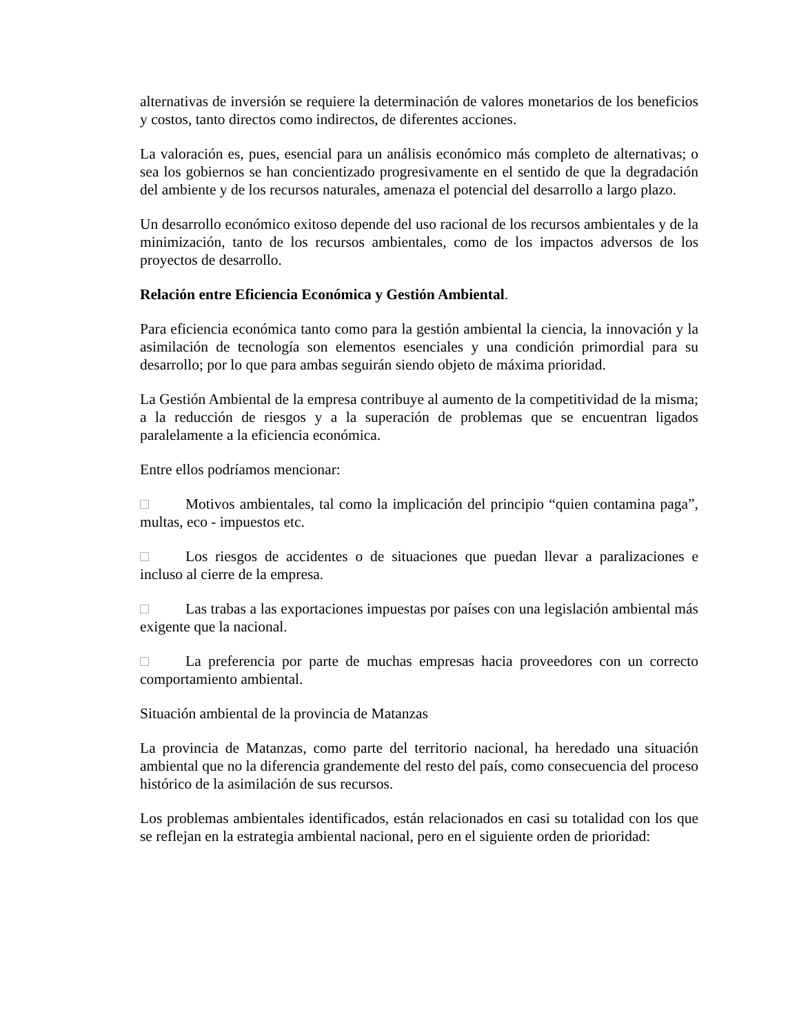alternativas de inversión se requiere la determinación de valores monetarios de los beneficios y costos, tanto directos como indirectos, de diferentes acciones.
La valoración es, pues, esencial para un análisis económico más completo de alternativas; o sea los gobiernos se han concientizado progresivamente en el sentido de que la degradación del ambiente y de los recursos naturales, amenaza el potencial del desarrollo a largo plazo.
Un desarrollo económico exitoso depende del uso racional de los recursos ambientales y de la minimización, tanto de los recursos ambientales, como de los impactos adversos de los proyectos de desarrollo.
Relación entre Eficiencia Económica y Gestión Ambiental.
Para eficiencia económica tanto como para la gestión ambiental la ciencia, la innovación y la asimilación de tecnología son elementos esenciales y una condición primordial para su desarrollo; por lo que para ambas seguirán siendo objeto de máxima prioridad.
La Gestión Ambiental de la empresa contribuye al aumento de la competitividad de la misma; a la reducción de riesgos y a la superación de problemas que se encuentran ligados paralelamente a la eficiencia económica.
Entre ellos podríamos mencionar:
□ Motivos ambientales, tal como la implicación del principio “quien contamina paga”, multas, eco - impuestos etc.
□ Los riesgos de accidentes o de situaciones que puedan llevar a paralizaciones e incluso al cierre de la empresa.
□ Las trabas a las exportaciones impuestas por países con una legislación ambiental más exigente que la nacional.
□ La preferencia por parte de muchas empresas hacia proveedores con un correcto comportamiento ambiental.
Situación ambiental de la provincia de Matanzas
La provincia de Matanzas, como parte del territorio nacional, ha heredado una situación ambiental que no la diferencia grandemente del resto del país, como consecuencia del proceso histórico de la asimilación de sus recursos.
Los problemas ambientales identificados, están relacionados en casi su totalidad con los que se reflejan en la estrategia ambiental nacional, pero en el siguiente orden de prioridad: